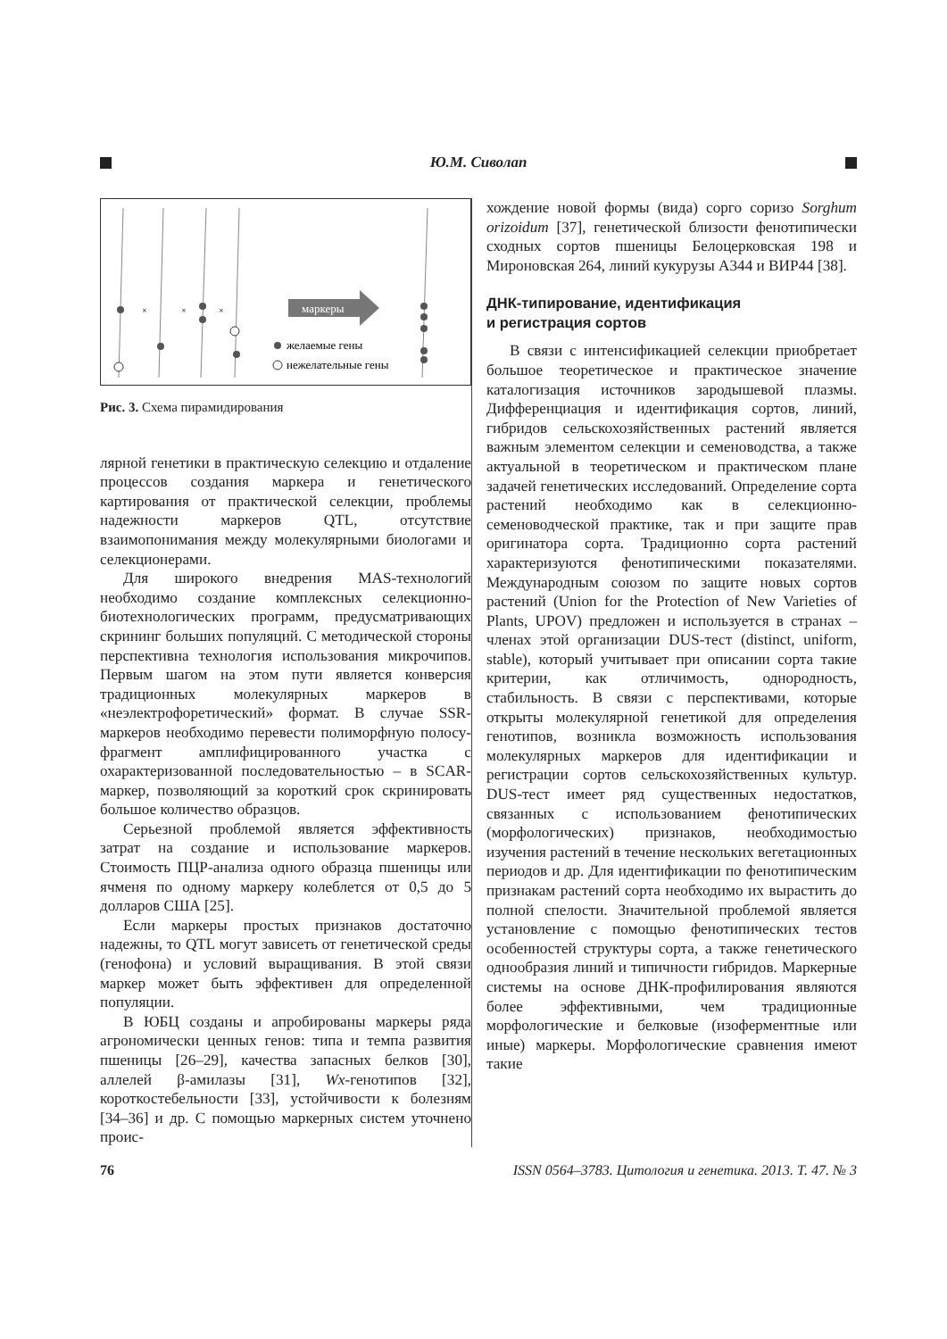Ю.М. Сиволап
маркеры
×
×
×
желаемые гены
нежелательные гены
Рис. 3. Схема пирамидирования
лярной генетики в практическую селекцию и отдаление процессов создания маркера и генетического картирования от практической селекции, проблемы надежности маркеров QTL, отсутствие взаимопонимания между молекулярными биологами и селекционерами.
Для широкого внедрения MAS-технологий необходимо создание комплексных селекционно-биотехнологических программ, предусматривающих скрининг больших популяций. С методической стороны перспективна технология использования микрочипов. Первым шагом на этом пути является конверсия традиционных молекулярных маркеров в «неэлектрофоретический» формат. В случае SSR-маркеров необходимо перевести полиморфную полосу-фрагмент амплифицированного участка с охарактеризованной последовательностью – в SCAR-маркер, позволяющий за короткий срок скринировать большое количество образцов.
Серьезной проблемой является эффективность затрат на создание и использование маркеров. Стоимость ПЦР-анализа одного образца пшеницы или ячменя по одному маркеру колеблется от 0,5 до 5 долларов США [25].
Если маркеры простых признаков достаточно надежны, то QTL могут зависеть от генетической среды (генофона) и условий выращивания. В этой связи маркер может быть эффективен для определенной популяции.
В ЮБЦ созданы и апробированы маркеры ряда агрономически ценных генов: типа и темпа развития пшеницы [26–29], качества запасных белков [30], аллелей β-амилазы [31], Wx-генотипов [32], короткостебельности [33], устойчивости к болезням [34–36] и др. С помощью маркерных систем уточнено проис-
хождение новой формы (вида) сорго соризо Sorghum orizoidum [37], генетической близости фенотипически сходных сортов пшеницы Белоцерковская 198 и Мироновская 264, линий кукурузы А344 и ВИР44 [38].
ДНК-типирование, идентификация
и регистрация сортов
В связи с интенсификацией селекции приобретает большое теоретическое и практическое значение каталогизация источников зародышевой плазмы. Дифференциация и идентификация сортов, линий, гибридов сельскохозяйственных растений является важным элементом селекции и семеноводства, а также актуальной в теоретическом и практическом плане задачей генетических исследований. Определение сорта растений необходимо как в селекционно-семеноводческой практике, так и при защите прав оригинатора сорта. Традиционно сорта растений характеризуются фенотипическими показателями. Международным союзом по защите новых сортов растений (Union for the Protection of New Varieties of Plants, UPOV) предложен и используется в странах – членах этой организации DUS-тест (distinct, uniform, stable), который учитывает при описании сорта такие критерии, как отличимость, однородность, стабильность. В связи с перспективами, которые открыты молекулярной генетикой для определения генотипов, возникла возможность использования молекулярных маркеров для идентификации и регистрации сортов сельскохозяйственных культур. DUS-тест имеет ряд существенных недостатков, связанных с использованием фенотипических (морфологических) признаков, необходимостью изучения растений в течение нескольких вегетационных периодов и др. Для идентификации по фенотипическим признакам растений сорта необходимо их вырастить до полной спелости. Значительной проблемой является установление с помощью фенотипических тестов особенностей структуры сорта, а также генетического однообразия линий и типичности гибридов. Маркерные системы на основе ДНК-профилирования являются более эффективными, чем традиционные морфологические и белковые (изоферментные или иные) маркеры. Морфологические сравнения имеют такие
76 ISSN 0564–3783. Цитология и генетика. 2013. Т. 47. № 3